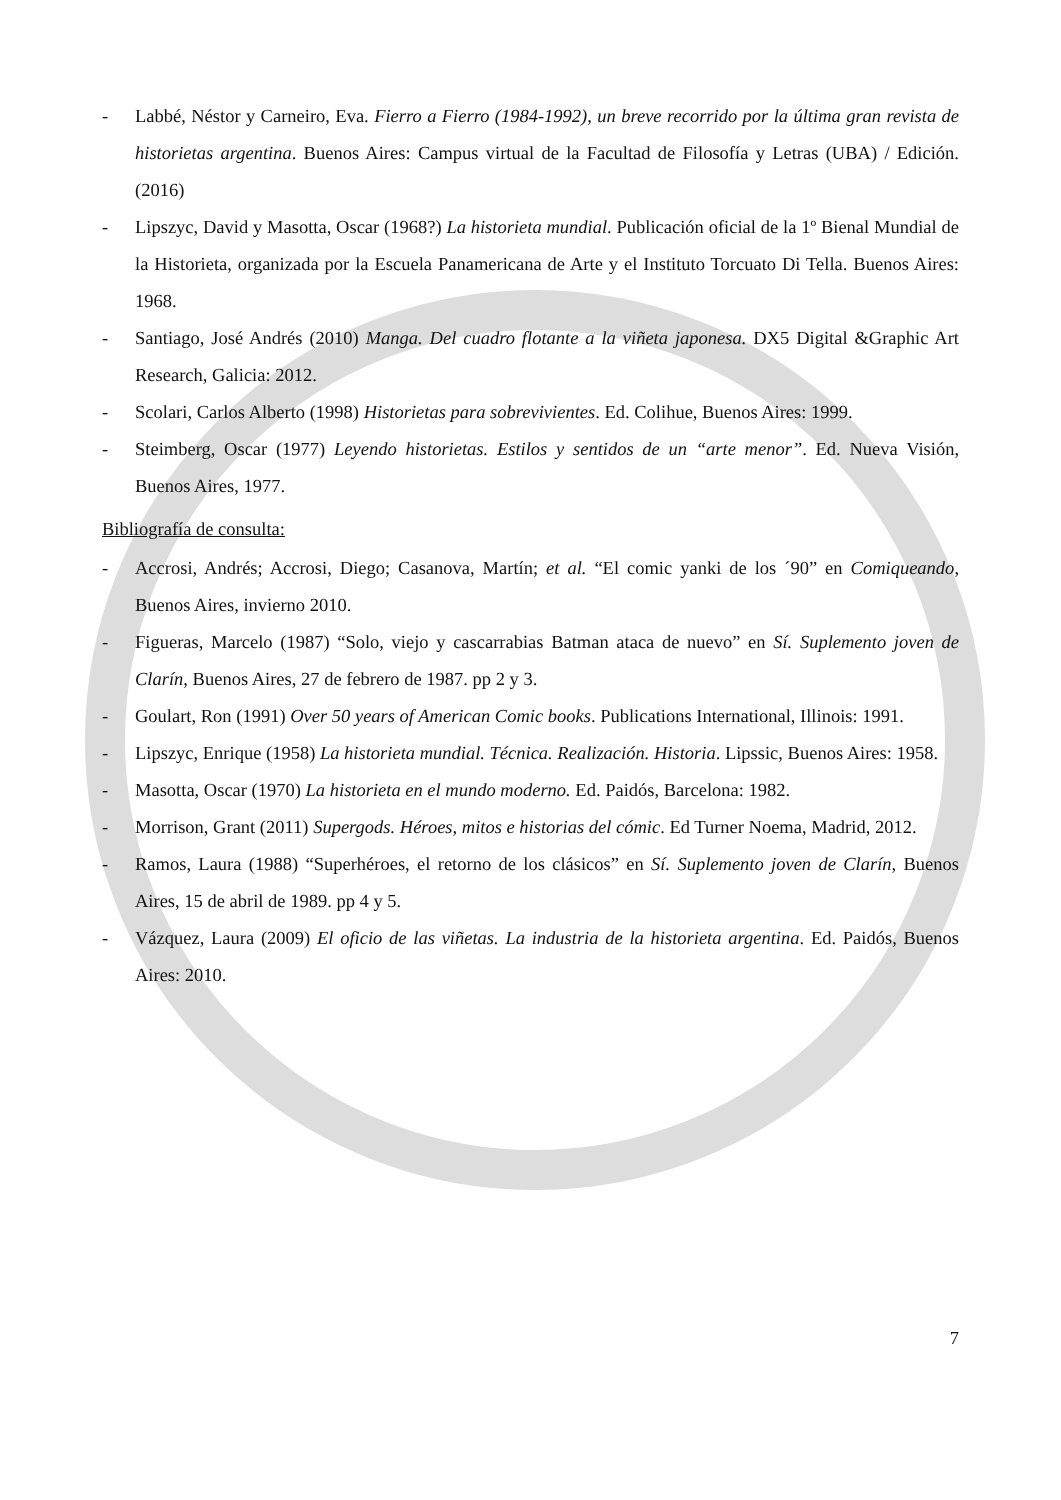- Labbé, Néstor y Carneiro, Eva. Fierro a Fierro (1984-1992), un breve recorrido por la última gran revista de historietas argentina. Buenos Aires: Campus virtual de la Facultad de Filosofía y Letras (UBA) / Edición. (2016)
- Lipszyc, David y Masotta, Oscar (1968?) La historieta mundial. Publicación oficial de la 1º Bienal Mundial de la Historieta, organizada por la Escuela Panamericana de Arte y el Instituto Torcuato Di Tella. Buenos Aires: 1968.
- Santiago, José Andrés (2010) Manga. Del cuadro flotante a la viñeta japonesa. DX5 Digital &Graphic Art Research, Galicia: 2012.
- Scolari, Carlos Alberto (1998) Historietas para sobrevivientes. Ed. Colihue, Buenos Aires: 1999.
- Steimberg, Oscar (1977) Leyendo historietas. Estilos y sentidos de un “arte menor”. Ed. Nueva Visión, Buenos Aires, 1977.
Bibliografía de consulta:
- Accrosi, Andrés; Accrosi, Diego; Casanova, Martín; et al. “El comic yanki de los ´90” en Comiqueando, Buenos Aires, invierno 2010.
- Figueras, Marcelo (1987) “Solo, viejo y cascarrabias Batman ataca de nuevo” en Sí. Suplemento joven de Clarín, Buenos Aires, 27 de febrero de 1987. pp 2 y 3.
- Goulart, Ron (1991) Over 50 years of American Comic books. Publications International, Illinois: 1991.
- Lipszyc, Enrique (1958) La historieta mundial. Técnica. Realización. Historia. Lipssic, Buenos Aires: 1958.
- Masotta, Oscar (1970) La historieta en el mundo moderno. Ed. Paidós, Barcelona: 1982.
- Morrison, Grant (2011) Supergods. Héroes, mitos e historias del cómic. Ed Turner Noema, Madrid, 2012.
- Ramos, Laura (1988) “Superhéroes, el retorno de los clásicos” en Sí. Suplemento joven de Clarín, Buenos Aires, 15 de abril de 1989. pp 4 y 5.
- Vázquez, Laura (2009) El oficio de las viñetas. La industria de la historieta argentina. Ed. Paidós, Buenos Aires: 2010.
7